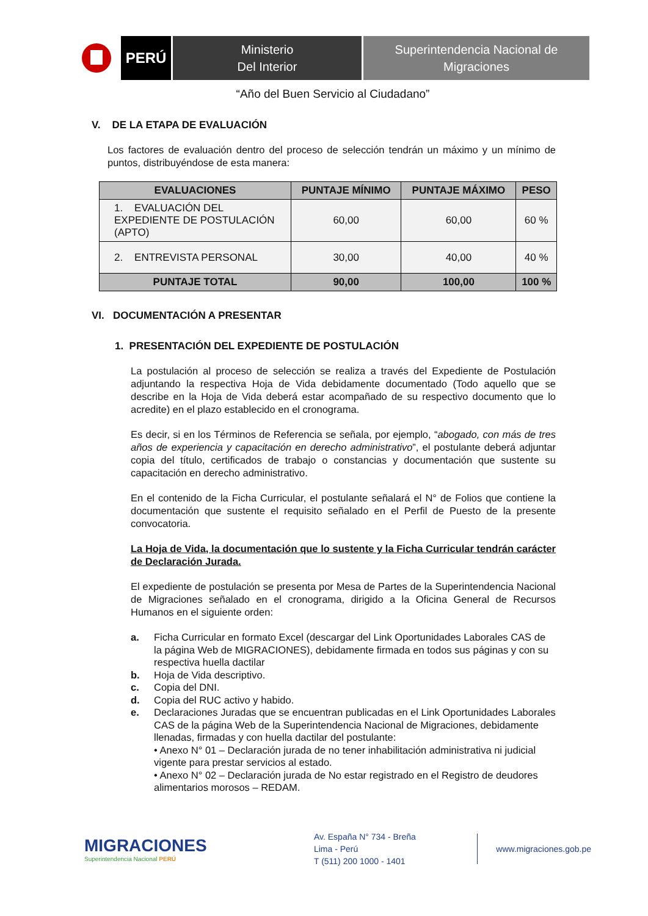PERÚ
Ministerio
Del Interior
Superintendencia Nacional de
Migraciones
“Año del Buen Servicio al Ciudadano”
V. DE LA ETAPA DE EVALUACIÓN
Los factores de evaluación dentro del proceso de selección tendrán un máximo y un mínimo de puntos, distribuyéndose de esta manera:
| EVALUACIONES | PUNTAJE MÍNIMO | PUNTAJE MÁXIMO | PESO |
| --- | --- | --- | --- |
| 1. EVALUACIÓN DEL EXPEDIENTE DE POSTULACIÓN (APTO) | 60,00 | 60,00 | 60 % |
| 2. ENTREVISTA PERSONAL | 30,00 | 40,00 | 40 % |
| PUNTAJE TOTAL | 90,00 | 100,00 | 100 % |
VI. DOCUMENTACIÓN A PRESENTAR
1. PRESENTACIÓN DEL EXPEDIENTE DE POSTULACIÓN
La postulación al proceso de selección se realiza a través del Expediente de Postulación adjuntando la respectiva Hoja de Vida debidamente documentado (Todo aquello que se describe en la Hoja de Vida deberá estar acompañado de su respectivo documento que lo acredite) en el plazo establecido en el cronograma.
Es decir, si en los Términos de Referencia se señala, por ejemplo, “abogado, con más de tres años de experiencia y capacitación en derecho administrativo”, el postulante deberá adjuntar copia del título, certificados de trabajo o constancias y documentación que sustente su capacitación en derecho administrativo.
En el contenido de la Ficha Curricular, el postulante señalará el N° de Folios que contiene la documentación que sustente el requisito señalado en el Perfil de Puesto de la presente convocatoria.
La Hoja de Vida, la documentación que lo sustente y la Ficha Curricular tendrán carácter de Declaración Jurada.
El expediente de postulación se presenta por Mesa de Partes de la Superintendencia Nacional de Migraciones señalado en el cronograma, dirigido a la Oficina General de Recursos Humanos en el siguiente orden:
a. Ficha Curricular en formato Excel (descargar del Link Oportunidades Laborales CAS de la página Web de MIGRACIONES), debidamente firmada en todos sus páginas y con su respectiva huella dactilar
b. Hoja de Vida descriptivo.
c. Copia del DNI.
d. Copia del RUC activo y habido.
e. Declaraciones Juradas que se encuentran publicadas en el Link Oportunidades Laborales CAS de la página Web de la Superintendencia Nacional de Migraciones, debidamente llenadas, firmadas y con huella dactilar del postulante:
• Anexo N° 01 – Declaración jurada de no tener inhabilitación administrativa ni judicial vigente para prestar servicios al estado.
• Anexo N° 02 – Declaración jurada de No estar registrado en el Registro de deudores alimentarios morosos – REDAM.
MIGRACIONES
Superintendencia Nacional PERÚ
Av. España N° 734 - Breña
Lima - Perú
T (511) 200 1000 - 1401
www.migraciones.gob.pe